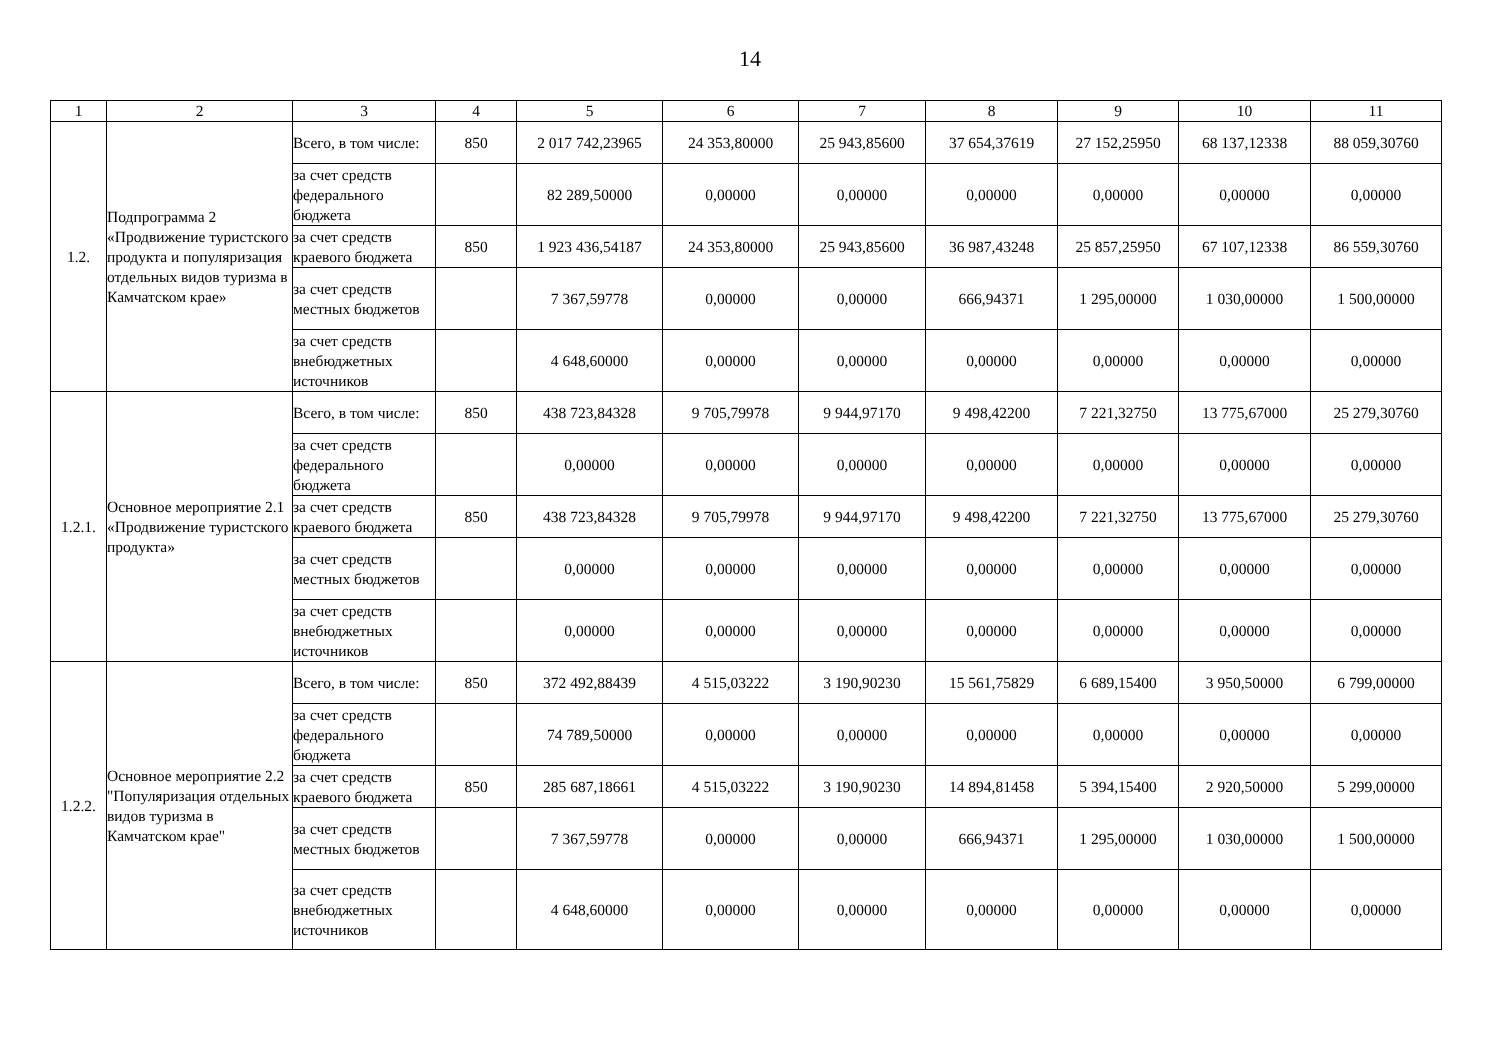14
| 1 | 2 | 3 | 4 | 5 | 6 | 7 | 8 | 9 | 10 | 11 |
| --- | --- | --- | --- | --- | --- | --- | --- | --- | --- | --- |
| 1.2. | Подпрограмма 2 «Продвижение туристского продукта и популяризация отдельных видов туризма в Камчатском крае» | Всего, в том числе: | 850 | 2 017 742,23965 | 24 353,80000 | 25 943,85600 | 37 654,37619 | 27 152,25950 | 68 137,12338 | 88 059,30760 |
| | | за счет средств федерального бюджета | | 82 289,50000 | 0,00000 | 0,00000 | 0,00000 | 0,00000 | 0,00000 | 0,00000 |
| | | за счет средств краевого бюджета | 850 | 1 923 436,54187 | 24 353,80000 | 25 943,85600 | 36 987,43248 | 25 857,25950 | 67 107,12338 | 86 559,30760 |
| | | за счет средств местных бюджетов | | 7 367,59778 | 0,00000 | 0,00000 | 666,94371 | 1 295,00000 | 1 030,00000 | 1 500,00000 |
| | | за счет средств внебюджетных источников | | 4 648,60000 | 0,00000 | 0,00000 | 0,00000 | 0,00000 | 0,00000 | 0,00000 |
| 1.2.1. | Основное мероприятие 2.1 «Продвижение туристского продукта» | Всего, в том числе: | 850 | 438 723,84328 | 9 705,79978 | 9 944,97170 | 9 498,42200 | 7 221,32750 | 13 775,67000 | 25 279,30760 |
| | | за счет средств федерального бюджета | | 0,00000 | 0,00000 | 0,00000 | 0,00000 | 0,00000 | 0,00000 | 0,00000 |
| | | за счет средств краевого бюджета | 850 | 438 723,84328 | 9 705,79978 | 9 944,97170 | 9 498,42200 | 7 221,32750 | 13 775,67000 | 25 279,30760 |
| | | за счет средств местных бюджетов | | 0,00000 | 0,00000 | 0,00000 | 0,00000 | 0,00000 | 0,00000 | 0,00000 |
| | | за счет средств внебюджетных источников | | 0,00000 | 0,00000 | 0,00000 | 0,00000 | 0,00000 | 0,00000 | 0,00000 |
| 1.2.2. | Основное мероприятие 2.2 "Популяризация отдельных видов туризма в Камчатском крае" | Всего, в том числе: | 850 | 372 492,88439 | 4 515,03222 | 3 190,90230 | 15 561,75829 | 6 689,15400 | 3 950,50000 | 6 799,00000 |
| | | за счет средств федерального бюджета | | 74 789,50000 | 0,00000 | 0,00000 | 0,00000 | 0,00000 | 0,00000 | 0,00000 |
| | | за счет средств краевого бюджета | 850 | 285 687,18661 | 4 515,03222 | 3 190,90230 | 14 894,81458 | 5 394,15400 | 2 920,50000 | 5 299,00000 |
| | | за счет средств местных бюджетов | | 7 367,59778 | 0,00000 | 0,00000 | 666,94371 | 1 295,00000 | 1 030,00000 | 1 500,00000 |
| | | за счет средств внебюджетных источников | | 4 648,60000 | 0,00000 | 0,00000 | 0,00000 | 0,00000 | 0,00000 | 0,00000 |